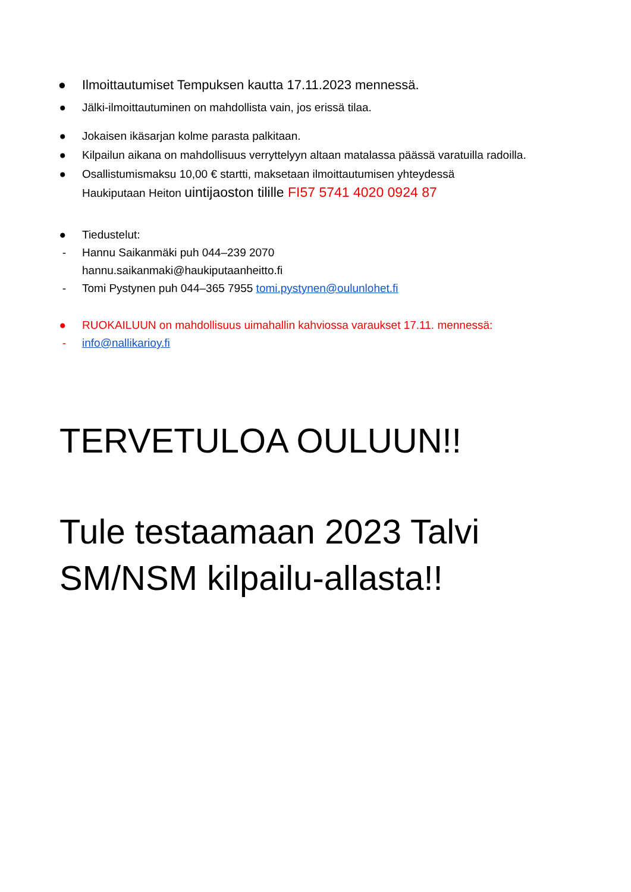● Ilmoittautumiset Tempuksen kautta 17.11.2023 mennessä.
● Jälki-ilmoittautuminen on mahdollista vain, jos erissä tilaa.
● Jokaisen ikäsarjan kolme parasta palkitaan.
● Kilpailun aikana on mahdollisuus verryttelyyn altaan matalassa päässä varatuilla radoilla.
● Osallistumismaksu 10,00 € startti, maksetaan ilmoittautumisen yhteydessä
Haukiputaan Heiton uintijaoston tilille FI57 5741 4020 0924 87
● Tiedustelut:
- Hannu Saikanmäki puh 044–239 2070
hannu.saikanmaki@haukiputaanheitto.fi
- Tomi Pystynen puh 044–365 7955 tomi.pystynen@oulunlohet.fi
● RUOKAILUUN on mahdollisuus uimahallin kahviossa varaukset 17.11. mennessä:
- info@nallikarioy.fi
TERVETULOA OULUUN!!
Tule testaamaan 2023 Talvi
SM/NSM kilpailu-allasta!!